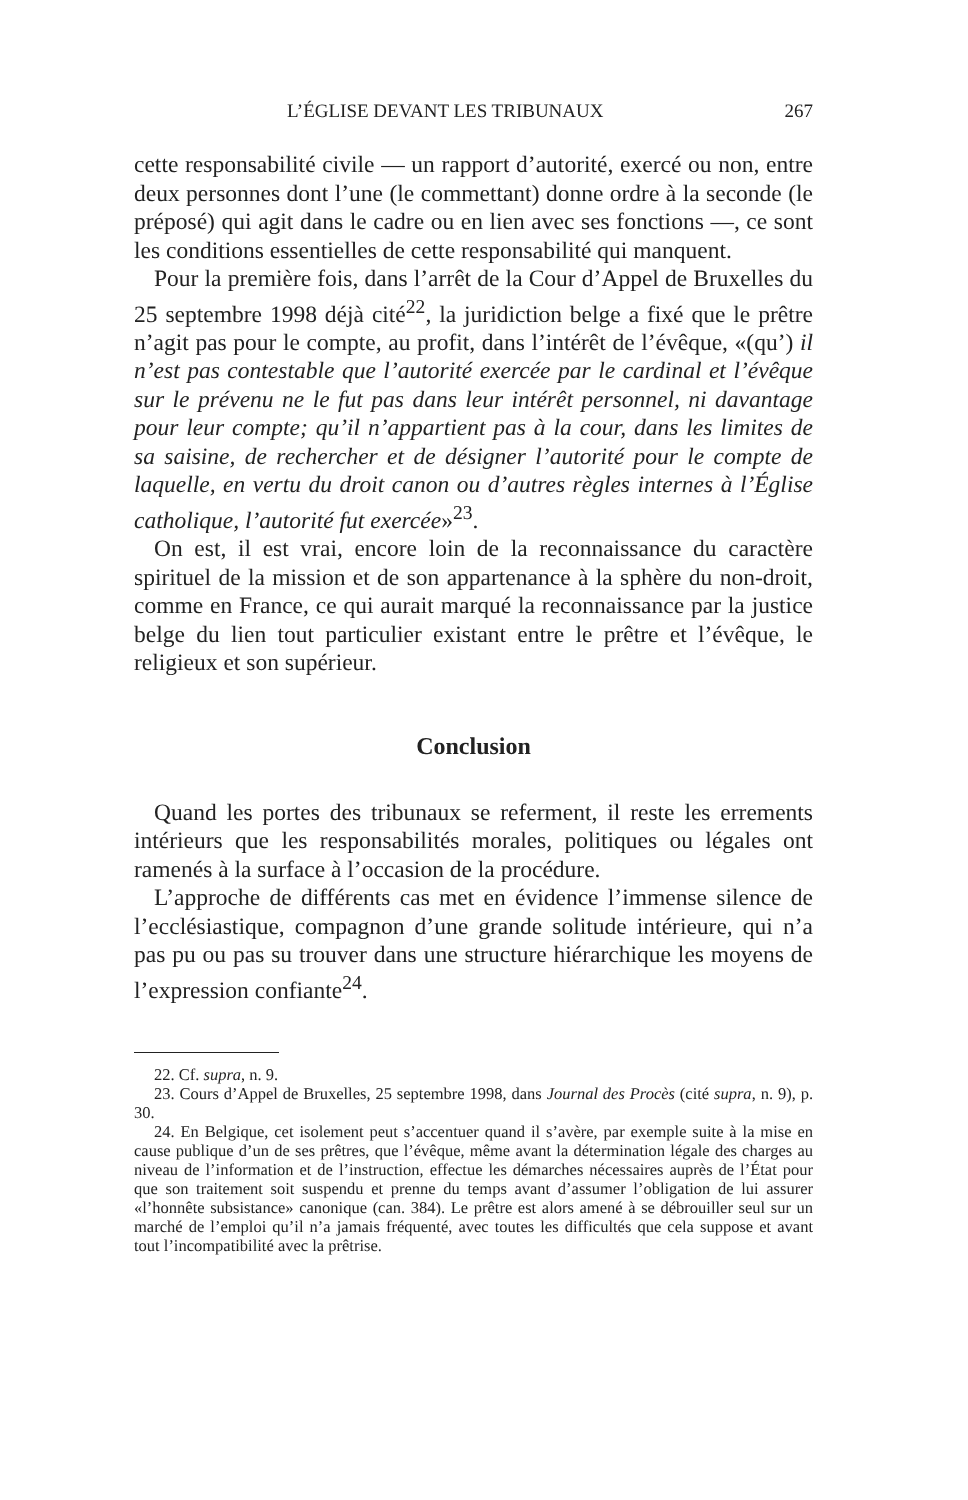L’ÉGLISE DEVANT LES TRIBUNAUX 267
cette responsabilité civile — un rapport d’autorité, exercé ou non, entre deux personnes dont l’une (le commettant) donne ordre à la seconde (le préposé) qui agit dans le cadre ou en lien avec ses fonctions —, ce sont les conditions essentielles de cette responsabilité qui manquent.
Pour la première fois, dans l’arrêt de la Cour d’Appel de Bruxelles du 25 septembre 1998 déjà cité<sup>22</sup>, la juridiction belge a fixé que le prêtre n’agit pas pour le compte, au profit, dans l’intérêt de l’évêque, «(qu’) il n’est pas contestable que l’autorité exercée par le cardinal et l’évêque sur le prévenu ne le fut pas dans leur intérêt personnel, ni davantage pour leur compte; qu’il n’appartient pas à la cour, dans les limites de sa saisine, de rechercher et de désigner l’autorité pour le compte de laquelle, en vertu du droit canon ou d’autres règles internes à l’Église catholique, l’autorité fut exercée»<sup>23</sup>.
On est, il est vrai, encore loin de la reconnaissance du caractère spirituel de la mission et de son appartenance à la sphère du non-droit, comme en France, ce qui aurait marqué la reconnaissance par la justice belge du lien tout particulier existant entre le prêtre et l’évêque, le religieux et son supérieur.
Conclusion
Quand les portes des tribunaux se referment, il reste les errements intérieurs que les responsabilités morales, politiques ou légales ont ramenés à la surface à l’occasion de la procédure.
L’approche de différents cas met en évidence l’immense silence de l’ecclésiastique, compagnon d’une grande solitude intérieure, qui n’a pas pu ou pas su trouver dans une structure hiérarchique les moyens de l’expression confiante<sup>24</sup>.
22. Cf. supra, n. 9.
23. Cours d’Appel de Bruxelles, 25 septembre 1998, dans Journal des Procès (cité supra, n. 9), p. 30.
24. En Belgique, cet isolement peut s’accentuer quand il s’avère, par exemple suite à la mise en cause publique d’un de ses prêtres, que l’évêque, même avant la détermination légale des charges au niveau de l’information et de l’instruction, effectue les démarches nécessaires auprès de l’État pour que son traitement soit suspendu et prenne du temps avant d’assumer l’obligation de lui assurer «l’honnête subsistance» canonique (can. 384). Le prêtre est alors amené à se débrouiller seul sur un marché de l’emploi qu’il n’a jamais fréquenté, avec toutes les difficultés que cela suppose et avant tout l’incompatibilité avec la prêtrise.